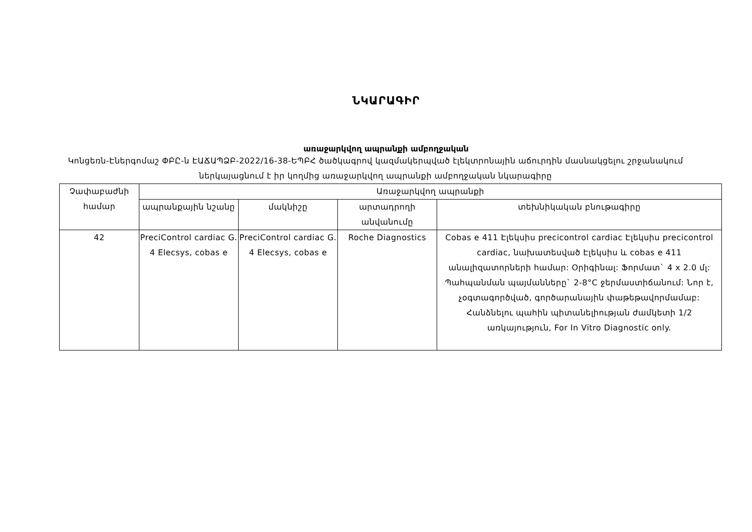ՆԿԱՐԱԳԻՐ
առաջարկվող ապրանքի ամբողջական
Կոնցեռն-Էներգոմաշ ՓԲԸ-ն ԷԱՃԱՊՁԲ-2022/16-38-ԵՊԲՀ ծածկագրով կազմակերպված էլեկտրոնային աճուրդին մասնակցելու շրջանակում ներկայացնում է իր կողմից առաջարկվող ապրանքի ամբողջական նկարագիրը
| Չափաբաժնի համար | Առաջարկվող ապրանքի | | | |
| --- | --- | --- | --- | --- |
| | ապրանքային նշանը | մակնիշը | արտադրողի անվանումը | տեխնիկական բնութագիրը |
| 42 | PreciControl cardiac G. 4 Elecsys, cobas e | PreciControl cardiac G. 4 Elecsys, cobas e | Roche Diagnostics | Cobas e 411 Էլեկսիս precicontrol cardiac Էլեկսիս precicontrol cardiac, նախատեսված Էլեկսիս և cobas e 411 անալիզատորների համար: Օրիգինալ: Ֆորմատ` 4 x 2.0 մլ: Պահպանման պայմանները` 2-8°C ջերմաստիճանում: Նոր է, չօգտագործված, գործարանային փաթեթավորմամաբ: Հանձնելու պահին պիտանելիության ժամկետի 1/2 առկայություն, For In Vitro Diagnostic only. |